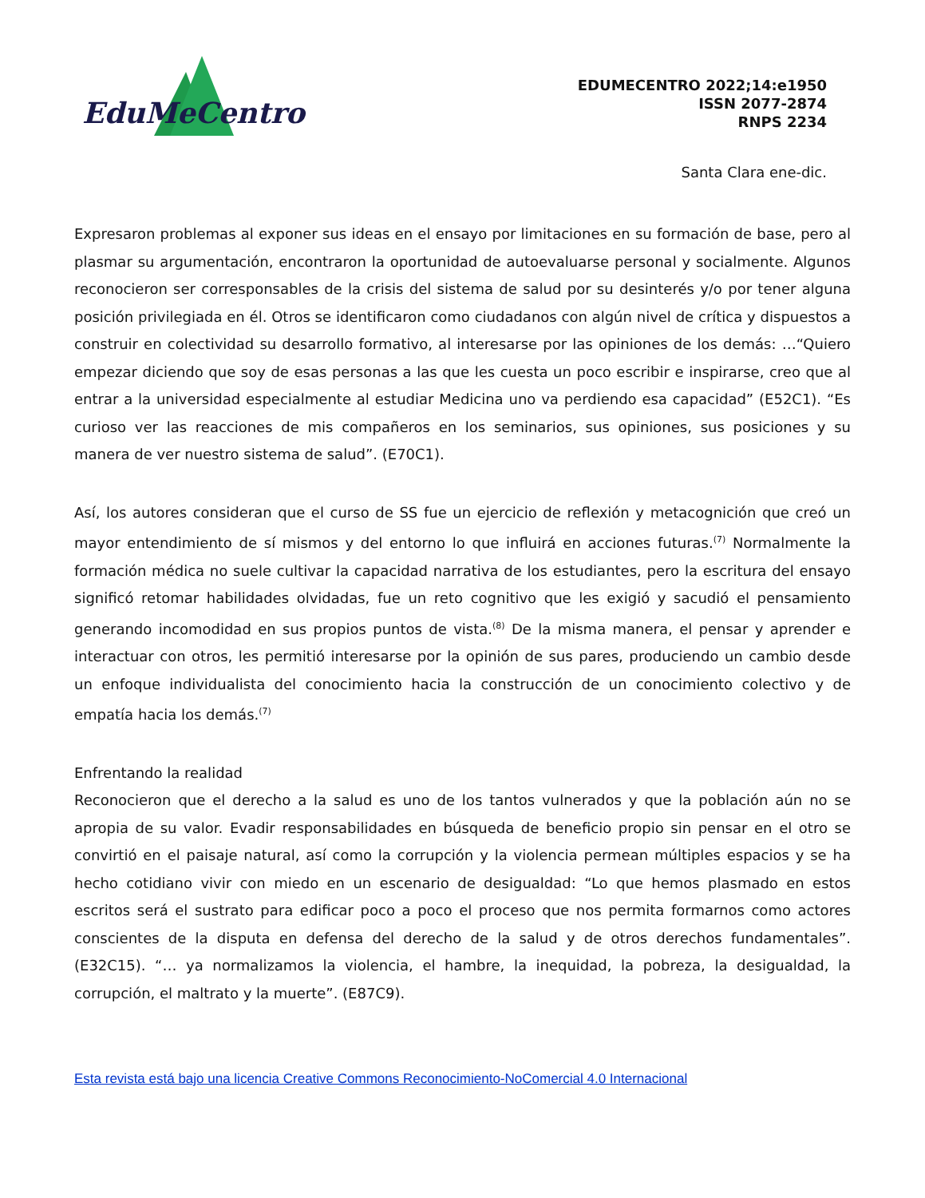EduMeCentro
EDUMECENTRO 2022;14:e1950
ISSN 2077-2874
RNPS 2234
Santa Clara ene-dic.
Expresaron problemas al exponer sus ideas en el ensayo por limitaciones en su formación de base, pero al plasmar su argumentación, encontraron la oportunidad de autoevaluarse personal y socialmente. Algunos reconocieron ser corresponsables de la crisis del sistema de salud por su desinterés y/o por tener alguna posición privilegiada en él. Otros se identificaron como ciudadanos con algún nivel de crítica y dispuestos a construir en colectividad su desarrollo formativo, al interesarse por las opiniones de los demás: …“Quiero empezar diciendo que soy de esas personas a las que les cuesta un poco escribir e inspirarse, creo que al entrar a la universidad especialmente al estudiar Medicina uno va perdiendo esa capacidad” (E52C1). “Es curioso ver las reacciones de mis compañeros en los seminarios, sus opiniones, sus posiciones y su manera de ver nuestro sistema de salud”. (E70C1).
Así, los autores consideran que el curso de SS fue un ejercicio de reflexión y metacognición que creó un mayor entendimiento de sí mismos y del entorno lo que influirá en acciones futuras.<sup>(7)</sup> Normalmente la formación médica no suele cultivar la capacidad narrativa de los estudiantes, pero la escritura del ensayo significó retomar habilidades olvidadas, fue un reto cognitivo que les exigió y sacudió el pensamiento generando incomodidad en sus propios puntos de vista.<sup>(8)</sup> De la misma manera, el pensar y aprender e interactuar con otros, les permitió interesarse por la opinión de sus pares, produciendo un cambio desde un enfoque individualista del conocimiento hacia la construcción de un conocimiento colectivo y de empatía hacia los demás.<sup>(7)</sup>
Enfrentando la realidad
Reconocieron que el derecho a la salud es uno de los tantos vulnerados y que la población aún no se apropia de su valor. Evadir responsabilidades en búsqueda de beneficio propio sin pensar en el otro se convirtió en el paisaje natural, así como la corrupción y la violencia permean múltiples espacios y se ha hecho cotidiano vivir con miedo en un escenario de desigualdad: “Lo que hemos plasmado en estos escritos será el sustrato para edificar poco a poco el proceso que nos permita formarnos como actores conscientes de la disputa en defensa del derecho de la salud y de otros derechos fundamentales”. (E32C15). “… ya normalizamos la violencia, el hambre, la inequidad, la pobreza, la desigualdad, la corrupción, el maltrato y la muerte”. (E87C9).
Esta revista está bajo una licencia Creative Commons Reconocimiento-NoComercial 4.0 Internacional